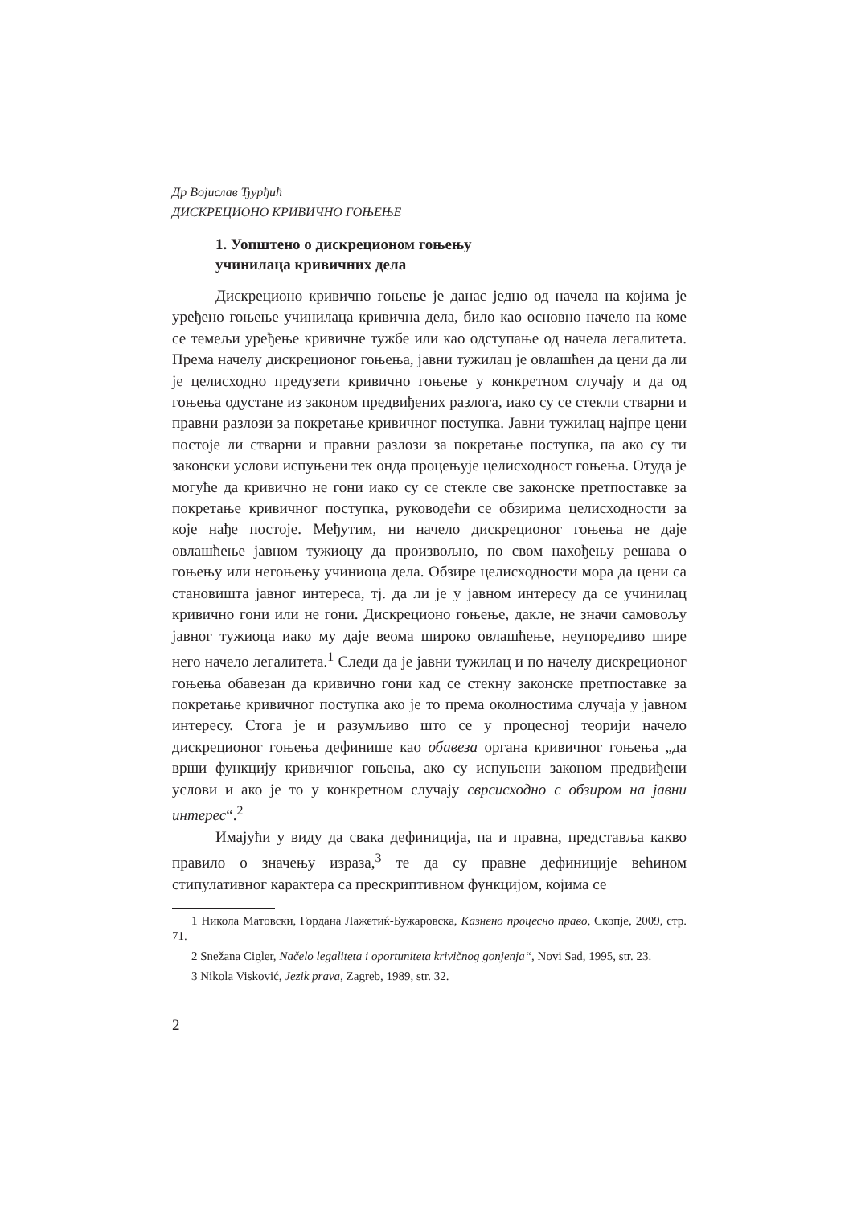Др Војислав Ђурђић
ДИСКРЕЦИОНО КРИВИЧНО ГОЊЕЊЕ
1. Уопштено о дискреционом гоњењу
учинилаца кривичних дела
Дискреционо кривично гоњење је данас једно од начела на којима је уређено гоњење учинилаца кривична дела, било као основно начело на коме се темељи уређење кривичне тужбе или као одступање од начела легалитета. Према начелу дискреционог гоњења, јавни тужилац је овлашћен да цени да ли је целисходно предузети кривично гоњење у конкретном случају и да од гоњења одустане из законом предвиђених разлога, иако су се стекли стварни и правни разлози за покретање кривичног поступка. Јавни тужилац најпре цени постоје ли стварни и правни разлози за покретање поступка, па ако су ти законски услови испуњени тек онда процењује целисходност гоњења. Отуда је могуће да кривично не гони иако су се стекле све законске претпоставке за покретање кривичног поступка, руководећи се обзирима целисходности за које нађе постоје. Међутим, ни начело дискреционог гоњења не даје овлашћење јавном тужиоцу да произвољно, по свом нахођењу решава о гоњењу или негоњењу учиниоца дела. Обзире целисходности мора да цени са становишта јавног интереса, тј. да ли је у јавном интересу да се учинилац кривично гони или не гони. Дискреционо гоњење, дакле, не значи самовољу јавног тужиоца иако му даје веома широко овлашћење, неупоредиво шире него начело легалитета.<sup>1</sup> Следи да је јавни тужилац и по начелу дискреционог гоњења обавезан да кривично гони кад се стекну законске претпоставке за покретање кривичног поступка ако је то према околностима случаја у јавном интересу. Стога је и разумљиво што се у процесној теорији начело дискреционог гоњења дефинише као обавеза органа кривичног гоњења „да врши функцију кривичног гоњења, ако су испуњени законом предвиђени услови и ако је то у конкретном случају сврсисходно с обзиром на јавни интерес“.<sup>2</sup>
Имајући у виду да свака дефиниција, па и правна, представља какво правило о значењу израза,<sup>3</sup> те да су правне дефиниције већином стипулативног карактера са прескриптивном функцијом, којима се
1 Никола Матовски, Гордана Лажетиќ-Бужаровска, Казнено процесно право, Скопје, 2009, стр. 71.
2 Snežana Cigler, Načelo legaliteta i oportuniteta krivičnog gonjenja“, Novi Sad, 1995, str. 23.
3 Nikola Visković, Jezik prava, Zagreb, 1989, str. 32.
2